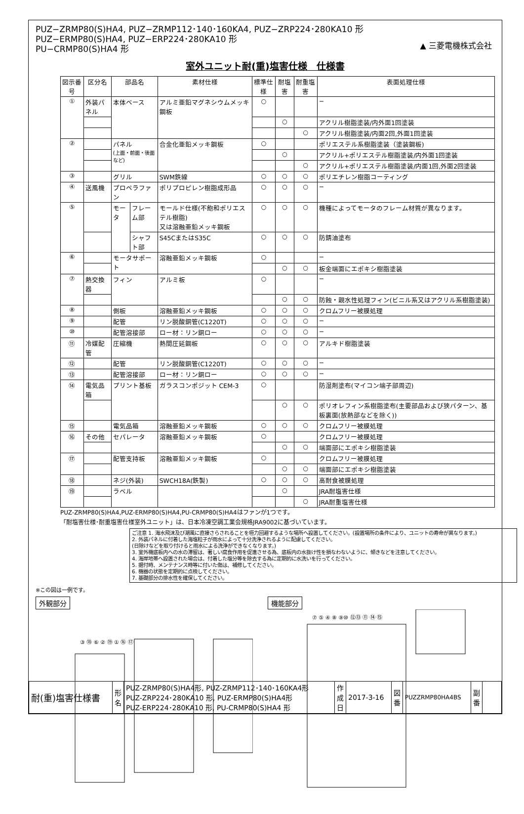PUZ−ZRMP80(S)HA4, PUZ−ZRMP112･140･160KA4, PUZ−ZRP224･280KA10 形
PUZ−ERMP80(S)HA4, PUZ−ERP224･280KA10 形
PU−CRMP80(S)HA4 形
▲ 三菱電機株式会社
室外ユニット耐(重)塩害仕様　仕様書
| 図示番号 | 区分名 | 部品名 | | 素材仕様 | 標準仕様 | 耐塩害 | 耐重塩害 | 表面処理仕様 |
| --- | --- | --- | --- | --- | --- | --- | --- | --- |
| ① | 外装パネル | 本体ベース | | アルミ亜鉛マグネシウムメッキ鋼板 | ○ | | | − |
| | | | | | | ○ | | アクリル樹脂塗装/内外面1回塗装 |
| | | | | | | | ○ | アクリル樹脂塗装/内面2回,外面1回塗装 |
| ② | | パネル (上面・前面・後面など) | | 合金化亜鉛メッキ鋼板 | ○ | | | ポリエステル系樹脂塗装（塗装鋼板) |
| | | | | | | ○ | | アクリル+ポリエステル樹脂塗装/内外面1回塗装 |
| | | | | | | | ○ | アクリル+ポリエステル樹脂塗装/内面1回,外面2回塗装 |
| ③ | | グリル | | SWM鉄線 | ○ | ○ | ○ | ポリエチレン樹脂コーティング |
| ④ | 送風機 | プロペラファン | | ポリプロピレン樹脂成形品 | ○ | ○ | ○ | − |
| ⑤ | | モータ | フレーム部 | モールド仕様(不飽和ポリエステル樹脂) 又は溶融亜鉛メッキ鋼板 | ○ | ○ | ○ | 機種によってモータのフレーム材質が異なります。 |
| | | | シャフト部 | S45CまたはS35C | ○ | ○ | ○ | 防錆油塗布 |
| ⑥ | | モータサポート | | 溶融亜鉛メッキ鋼板 | ○ | | | − |
| | | | | | | ○ | ○ | 板金端面にエポキシ樹脂塗装 |
| ⑦ | 熱交換器 | フィン | | アルミ板 | ○ | | | − |
| | | | | | | ○ | ○ | 防蝕・親水性処理フィン(ビニル系又はアクリル系樹脂塗装) |
| ⑧ | | 側板 | | 溶融亜鉛メッキ鋼板 | ○ | ○ | ○ | クロムフリー被膜処理 |
| ⑨ | | 配管 | | リン脱酸銅管(C1220T) | ○ | ○ | ○ | − |
| ⑩ | | 配管溶接部 | | ロー材：リン銅ロー | ○ | ○ | ○ | − |
| ⑪ | 冷媒配管 | 圧縮機 | | 熱間圧延鋼板 | ○ | ○ | ○ | アルキド樹脂塗装 |
| ⑫ | | 配管 | | リン脱酸銅管(C1220T) | ○ | ○ | ○ | − |
| ⑬ | | 配管溶接部 | | ロー材：リン銅ロー | ○ | ○ | ○ | − |
| ⑭ | 電気品箱 | プリント基板 | | ガラスコンポジット CEM-3 | ○ | | | 防湿剤塗布(マイコン端子部周辺) |
| | | | | | | ○ | ○ | ポリオレフィン系樹脂塗布(主要部品および狭パターン、基板裏面(放熱部などを除く)) |
| ⑮ | | 電気品箱 | | 溶融亜鉛メッキ鋼板 | ○ | ○ | ○ | クロムフリー被膜処理 |
| ⑯ | その他 | セパレータ | | 溶融亜鉛メッキ鋼板 | ○ | | | クロムフリー被膜処理 |
| | | | | | | ○ | ○ | 端面部にエポキシ樹脂塗装 |
| ⑰ | | 配管支持板 | | 溶融亜鉛メッキ鋼板 | ○ | | | クロムフリー被膜処理 |
| | | | | | | ○ | ○ | 端面部にエポキシ樹脂塗装 |
| ⑱ | | ネジ(外装) | | SWCH18A(鉄製) | ○ | ○ | ○ | 高耐食被膜処理 |
| ⑲ | | ラベル | | | | ○ | | JRA耐塩害仕様 |
| | | | | | | | ○ | JRA耐重塩害仕様 |
PUZ-ZRMP80(S)HA4,PUZ-ERMP80(S)HA4,PU-CRMP80(S)HA4はファンが1つです。
「耐塩害仕様･耐重塩害仕様室外ユニット」は、日本冷凍空調工業会規格JRA9002に基づいています。
ご注意 1. 海水飛沫及び潮風に直接さらされることを極力回避するような場所へ設置してください。(設置場所の条件により、ユニットの寿命が異なります。)
2. 外装パネルに付着した海塩粒子が雨水によって十分洗浄されるように配慮してください。
(日除けなどを取り付けると雨水による洗浄ができなくなります。)
3. 室外機底板内への水の滞留は、著しい腐食作用を促進させる為、底板内の水抜け性を損なわないように、傾きなどを注意してください。
4. 海岸地帯へ設置された場合は、付着した塩分等を除去する為に定期的に水洗いを行ってください。
5. 据付時、メンテナンス時等に付いた傷は、補修してください。
6. 機器の状態を定期的に点検してください。
7. 基礎部分の排水性を確保してください。
※この図は一例です。
外観部分
③ ⑱ ⑥ ② ⑲ ① ⑯ ⑰
機能部分
⑦ ⑤ ④ ⑧ ⑨⑩ ⑫⑬ ⑪ ⑭ ⑮
| 耐(重)塩害仕様書 | 形 名 | PUZ-ZRMP80(S)HA4形, PUZ-ZRMP112･140･160KA4形 PUZ-ZRP224･280KA10 形, PUZ-ERMP80(S)HA4形 PUZ-ERP224･280KA10 形, PU-CRMP80(S)HA4 形 | 作成日 | 2017-3-16 | 図 番 | PUZZRMP80HA4BS | 副 番 | |